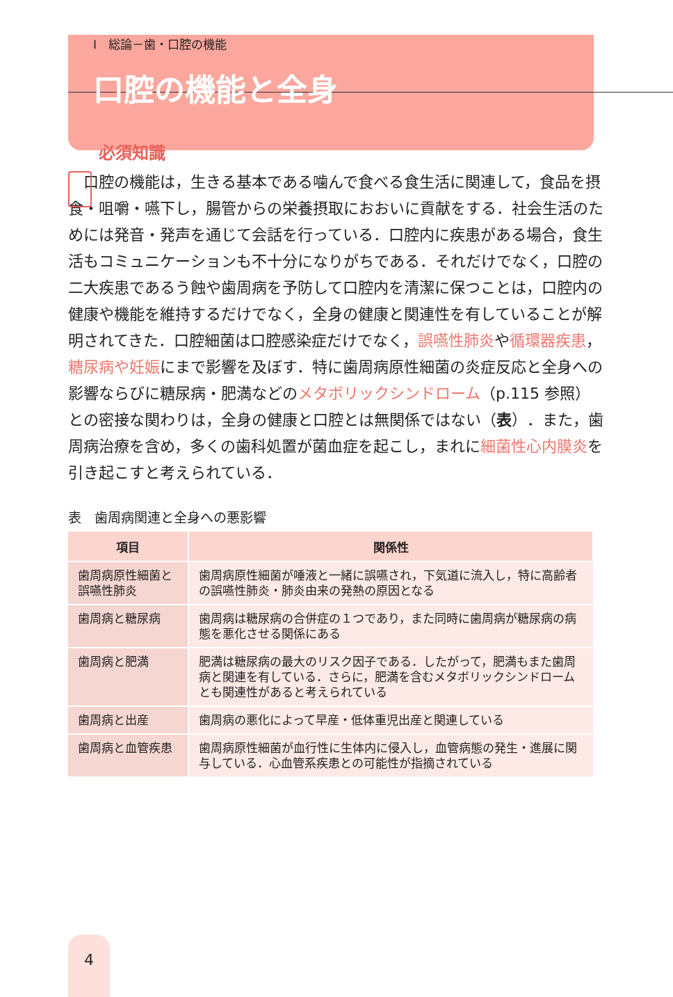Ⅰ　総論－歯・口腔の機能
口腔の機能と全身
必須知識
口腔の機能は，生きる基本である噛んで食べる食生活に関連して，食品を摂食・咀嚼・嚥下し，腸管からの栄養摂取におおいに貢献をする．社会生活のためには発音・発声を通じて会話を行っている．口腔内に疾患がある場合，食生活もコミュニケーションも不十分になりがちである．それだけでなく，口腔の二大疾患であるう蝕や歯周病を予防して口腔内を清潔に保つことは，口腔内の健康や機能を維持するだけでなく，全身の健康と関連性を有していることが解明されてきた．口腔細菌は口腔感染症だけでなく，誤嚥性肺炎や循環器疾患，糖尿病や妊娠にまで影響を及ぼす．特に歯周病原性細菌の炎症反応と全身への影響ならびに糖尿病・肥満などのメタボリックシンドローム（p.115 参照）との密接な関わりは，全身の健康と口腔とは無関係ではない（表）．また，歯周病治療を含め，多くの歯科処置が菌血症を起こし，まれに細菌性心内膜炎を引き起こすと考えられている．
表　歯周病関連と全身への悪影響
| 項目 | 関係性 |
| --- | --- |
| 歯周病原性細菌と誤嚥性肺炎 | 歯周病原性細菌が唾液と一緒に誤嚥され，下気道に流入し，特に高齢者の誤嚥性肺炎・肺炎由来の発熱の原因となる |
| 歯周病と糖尿病 | 歯周病は糖尿病の合併症の１つであり，また同時に歯周病が糖尿病の病態を悪化させる関係にある |
| 歯周病と肥満 | 肥満は糖尿病の最大のリスク因子である．したがって，肥満もまた歯周病と関連を有している．さらに，肥満を含むメタボリックシンドロームとも関連性があると考えられている |
| 歯周病と出産 | 歯周病の悪化によって早産・低体重児出産と関連している |
| 歯周病と血管疾患 | 歯周病原性細菌が血行性に生体内に侵入し，血管病態の発生・進展に関与している．心血管系疾患との可能性が指摘されている |
4